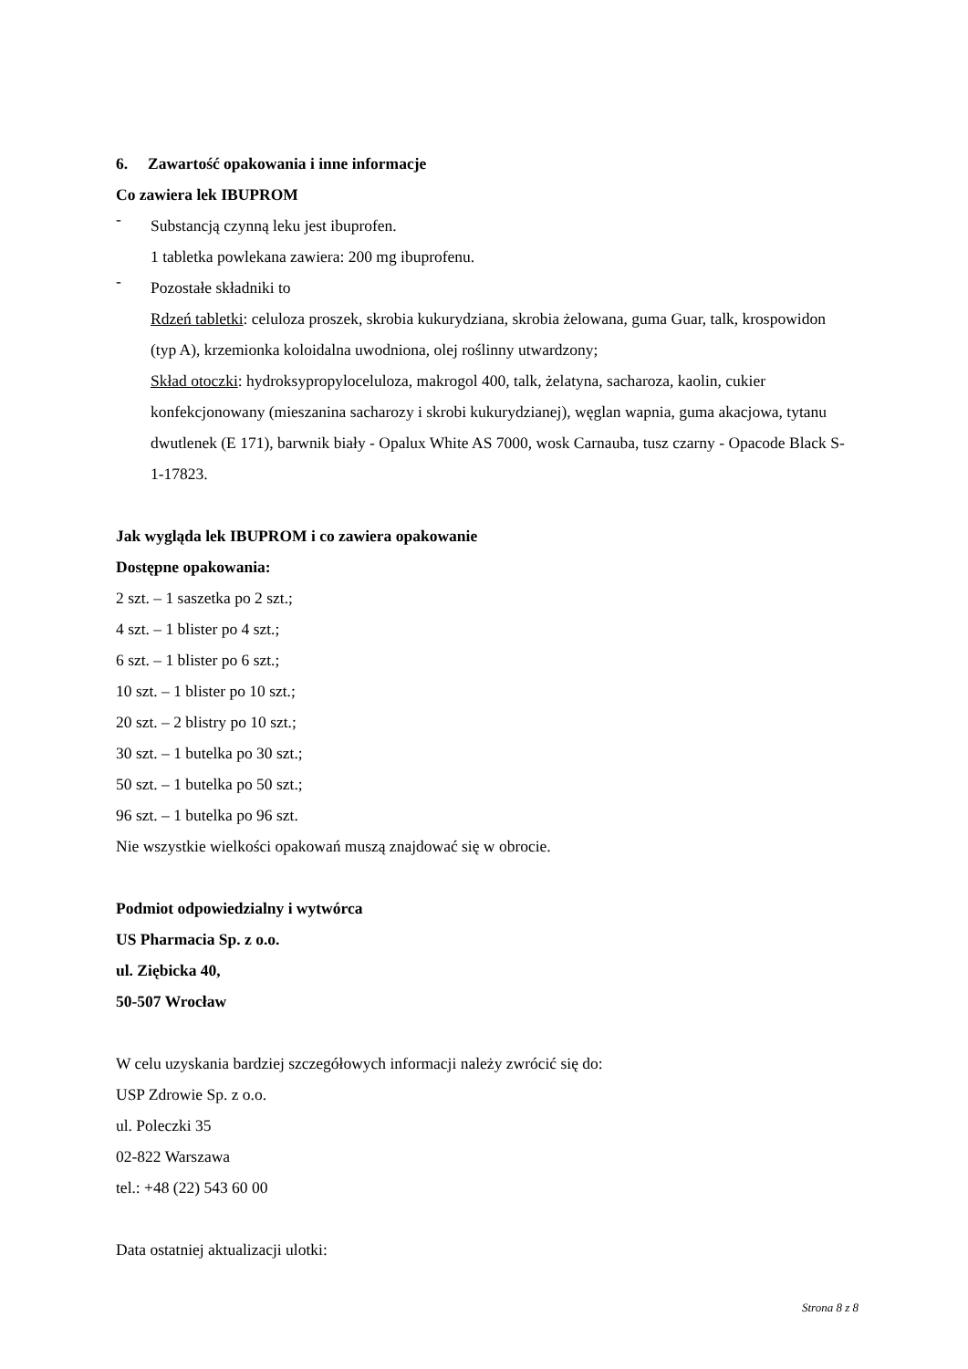6. Zawartość opakowania i inne informacje
Co zawiera lek IBUPROM
-
Substancją czynną leku jest ibuprofen.
1 tabletka powlekana zawiera: 200 mg ibuprofenu.
-
Pozostałe składniki to
Rdzeń tabletki: celuloza proszek, skrobia kukurydziana, skrobia żelowana, guma Guar, talk, krospowidon (typ A), krzemionka koloidalna uwodniona, olej roślinny utwardzony;
Skład otoczki: hydroksypropyloceluloza, makrogol 400, talk, żelatyna, sacharoza, kaolin, cukier konfekcjonowany (mieszanina sacharozy i skrobi kukurydzianej), węglan wapnia, guma akacjowa, tytanu dwutlenek (E 171), barwnik biały - Opalux White AS 7000, wosk Carnauba, tusz czarny - Opacode Black S-1-17823.
Jak wygląda lek IBUPROM i co zawiera opakowanie
Dostępne opakowania:
2 szt. – 1 saszetka po 2 szt.;
4 szt. – 1 blister po 4 szt.;
6 szt. – 1 blister po 6 szt.;
10 szt. – 1 blister po 10 szt.;
20 szt. – 2 blistry po 10 szt.;
30 szt. – 1 butelka po 30 szt.;
50 szt. – 1 butelka po 50 szt.;
96 szt. – 1 butelka po 96 szt.
Nie wszystkie wielkości opakowań muszą znajdować się w obrocie.
Podmiot odpowiedzialny i wytwórca
US Pharmacia Sp. z o.o.
ul. Ziębicka 40,
50-507 Wrocław
W celu uzyskania bardziej szczegółowych informacji należy zwrócić się do:
USP Zdrowie Sp. z o.o.
ul. Poleczki 35
02-822 Warszawa
tel.: +48 (22) 543 60 00
Data ostatniej aktualizacji ulotki:
Strona 8 z 8